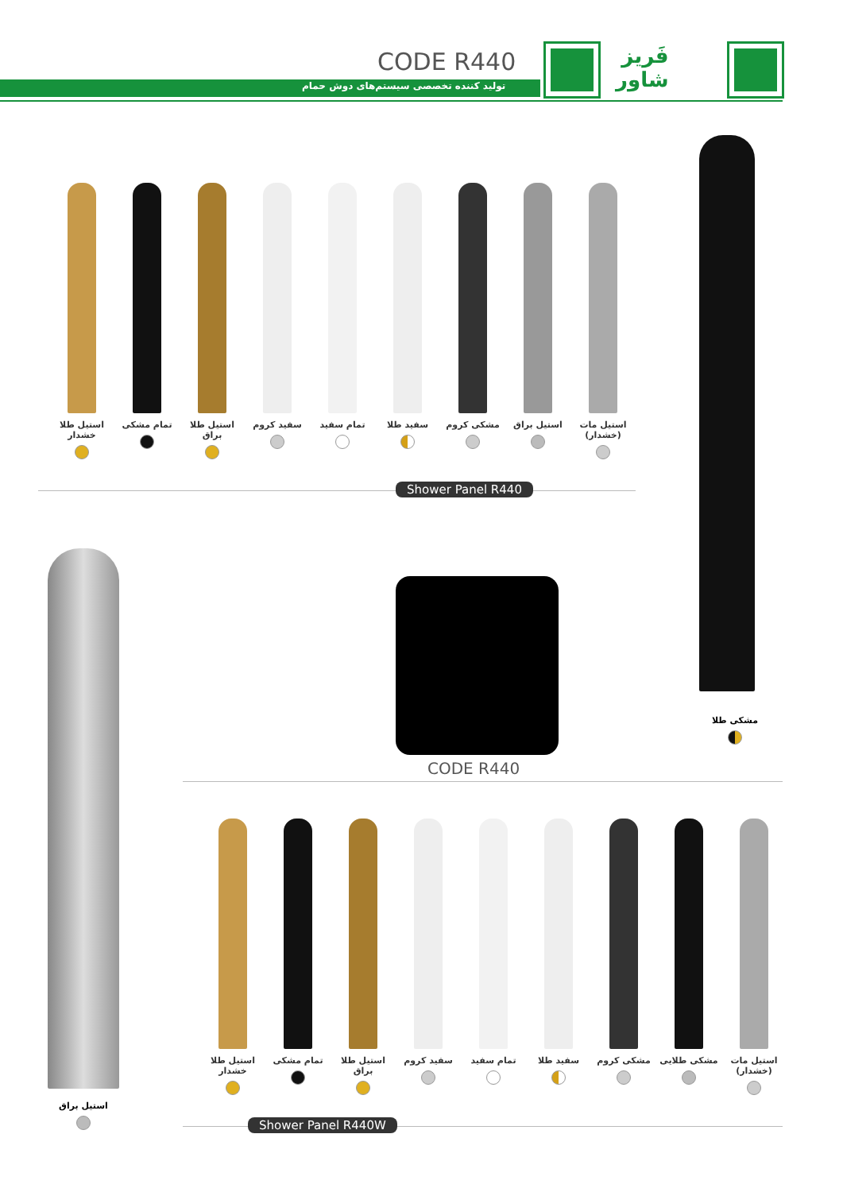CODE R440
تولید کننده تخصصی سیستم‌های دوش حمام
فَریز
شاور
استیل مات (خشدار)
استیل براق مشکی کروم سفید طلا تمام سفید سفید کروم استیل طلا براق
تمام مشکی استیل طلا خشدار
Shower Panel R440
مشکی طلا
استیل براق
CODE R440
استیل مات (خشدار)
مشکی طلایی مشکی کروم سفید طلا تمام سفید سفید کروم استیل طلا براق
تمام مشکی استیل طلا خشدار
Shower Panel R440W